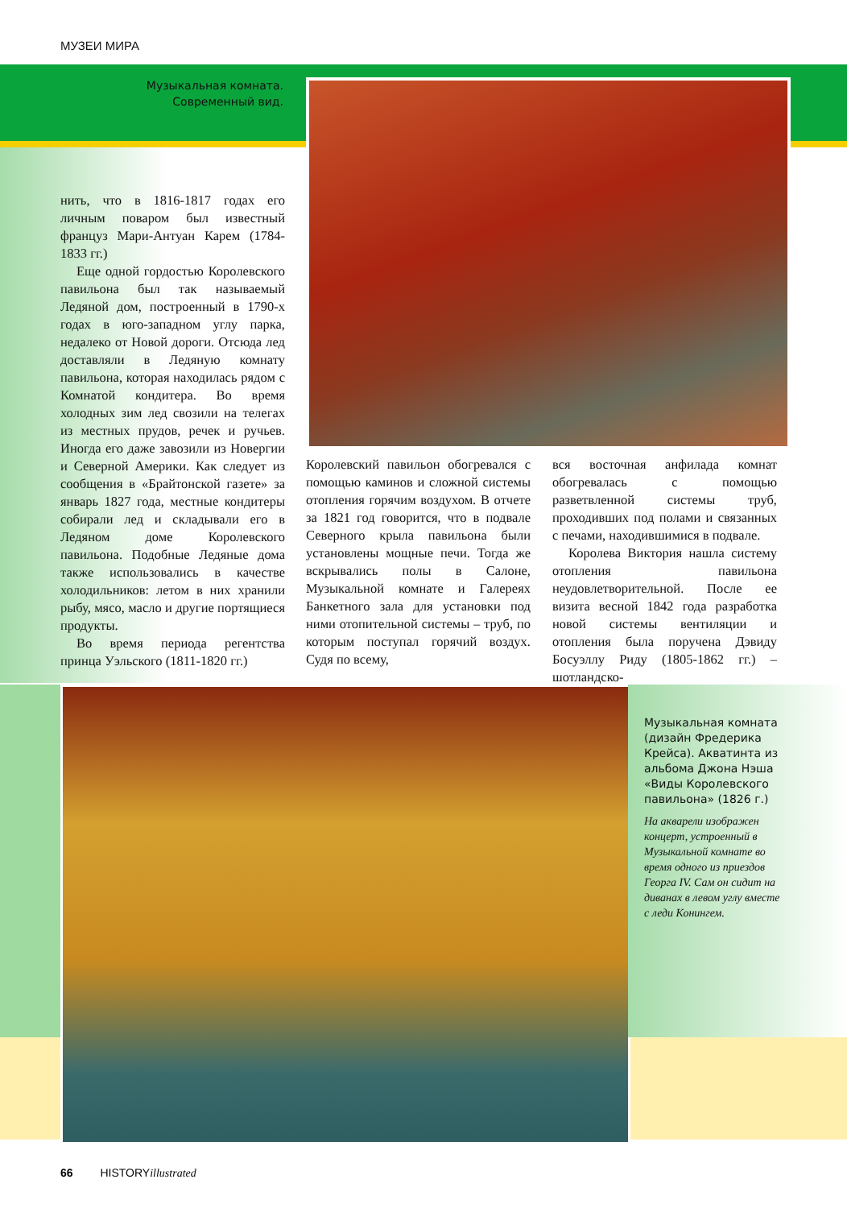МУЗЕИ МИРА
Музыкальная комната. Современный вид.
нить, что в 1816-1817 годах его личным поваром был известный француз Мари-Антуан Карем (1784-1833 гг.)
Еще одной гордостью Королевского павильона был так называемый Ледяной дом, построенный в 1790-х годах в юго-западном углу парка, недалеко от Новой дороги. Отсюда лед доставляли в Ледяную комнату павильона, которая находилась рядом с Комнатой кондитера. Во время холодных зим лед свозили на телегах из местных прудов, речек и ручьев. Иногда его даже завозили из Новергии и Северной Америки. Как следует из сообщения в «Брайтонской газете» за январь 1827 года, местные кондитеры собирали лед и складывали его в Ледяном доме Королевского павильона. Подобные Ледяные дома также использовались в качестве холодильников: летом в них хранили рыбу, мясо, масло и другие портящиеся продукты.
Во время периода регентства принца Уэльского (1811-1820 гг.)
Королевский павильон обогревался с помощью каминов и сложной системы отопления горячим воздухом. В отчете за 1821 год говорится, что в подвале Северного крыла павильона были установлены мощные печи. Тогда же вскрывались полы в Салоне, Музыкальной комнате и Галереях Банкетного зала для установки под ними отопительной системы – труб, по которым поступал горячий воздух. Судя по всему,
вся восточная анфилада комнат обогревалась с помощью разветвленной системы труб, проходивших под полами и связанных с печами, находившимися в подвале.
Королева Виктория нашла систему отопления павильона неудовлетворительной. После ее визита весной 1842 года разработка новой системы вентиляции и отопления была поручена Дэвиду Босуэллу Риду (1805-1862 гг.) – шотландско-
Музыкальная комната (дизайн Фредерика Крейса). Акватинта из альбома Джона Нэша «Виды Королевского павильона» (1826 г.)
На акварели изображен концерт, устроенный в Музыкальной комнате во время одного из приездов Георга IV. Сам он сидит на диванах в левом углу вместе с леди Конингем.
66 HISTORYillustrated